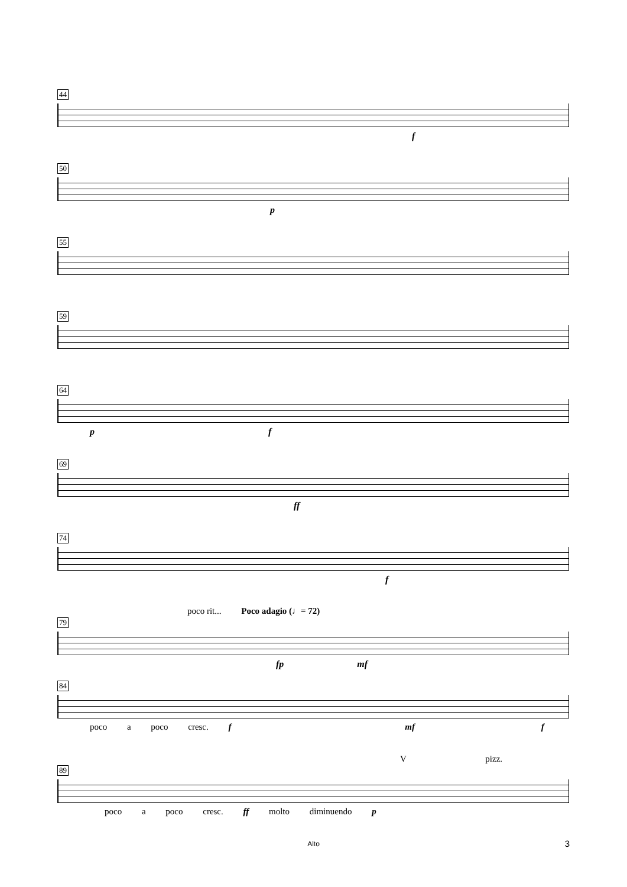44
f
50
p
55
59
64
p f
69
ff
74
f
poco rit... Poco adagio (♩= 72)
79
fp mf
84
poco a poco cresc. f mf f
V pizz.
89
poco a poco cresc. ff molto diminuendo p
Alto
3